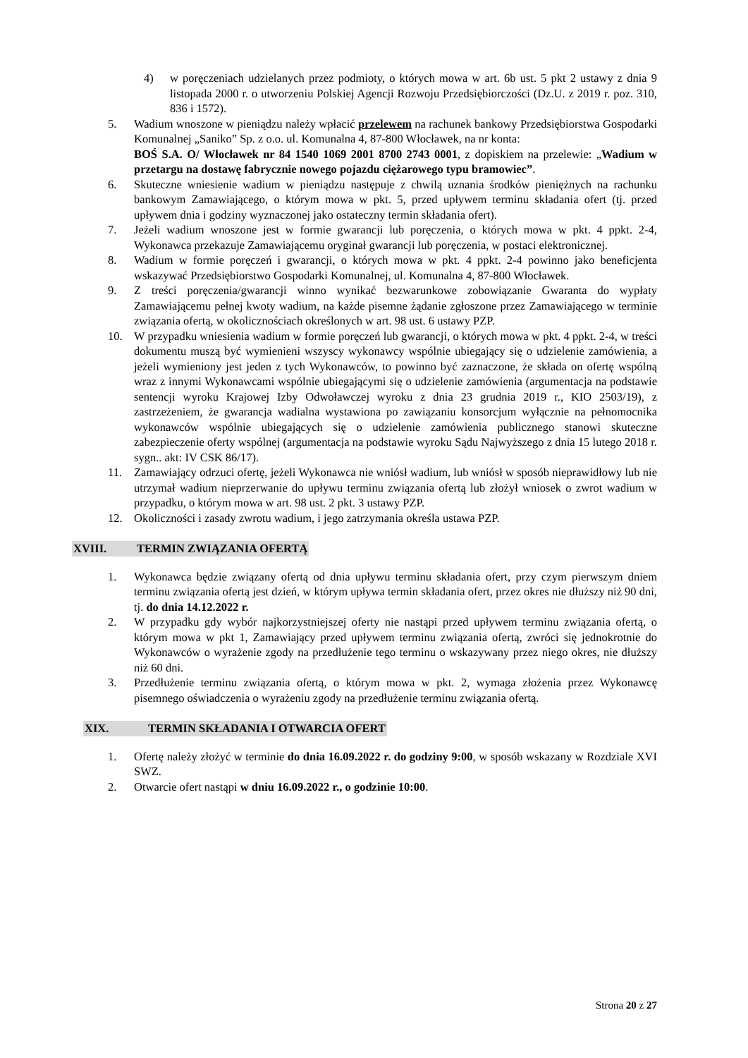4) w poręczeniach udzielanych przez podmioty, o których mowa w art. 6b ust. 5 pkt 2 ustawy z dnia 9 listopada 2000 r. o utworzeniu Polskiej Agencji Rozwoju Przedsiębiorczości (Dz.U. z 2019 r. poz. 310, 836 i 1572).
5. Wadium wnoszone w pieniądzu należy wpłacić przelewem na rachunek bankowy Przedsiębiorstwa Gospodarki Komunalnej „Saniko” Sp. z o.o. ul. Komunalna 4, 87-800 Włocławek, na nr konta:
BOŚ S.A. O/ Włocławek nr 84 1540 1069 2001 8700 2743 0001, z dopiskiem na przelewie: „Wadium w przetargu na dostawę fabrycznie nowego pojazdu ciężarowego typu bramowiec”.
6. Skuteczne wniesienie wadium w pieniądzu następuje z chwilą uznania środków pieniężnych na rachunku bankowym Zamawiającego, o którym mowa w pkt. 5, przed upływem terminu składania ofert (tj. przed upływem dnia i godziny wyznaczonej jako ostateczny termin składania ofert).
7. Jeżeli wadium wnoszone jest w formie gwarancji lub poręczenia, o których mowa w pkt. 4 ppkt. 2-4, Wykonawca przekazuje Zamawiającemu oryginał gwarancji lub poręczenia, w postaci elektronicznej.
8. Wadium w formie poręczeń i gwarancji, o których mowa w pkt. 4 ppkt. 2-4 powinno jako beneficjenta wskazywać Przedsiębiorstwo Gospodarki Komunalnej, ul. Komunalna 4, 87-800 Włocławek.
9. Z treści poręczenia/gwarancji winno wynikać bezwarunkowe zobowiązanie Gwaranta do wypłaty Zamawiającemu pełnej kwoty wadium, na każde pisemne żądanie zgłoszone przez Zamawiającego w terminie związania ofertą, w okolicznościach określonych w art. 98 ust. 6 ustawy PZP.
10. W przypadku wniesienia wadium w formie poręczeń lub gwarancji, o których mowa w pkt. 4 ppkt. 2-4, w treści dokumentu muszą być wymienieni wszyscy wykonawcy wspólnie ubiegający się o udzielenie zamówienia, a jeżeli wymieniony jest jeden z tych Wykonawców, to powinno być zaznaczone, że składa on ofertę wspólną wraz z innymi Wykonawcami wspólnie ubiegającymi się o udzielenie zamówienia (argumentacja na podstawie sentencji wyroku Krajowej Izby Odwoławczej wyroku z dnia 23 grudnia 2019 r., KIO 2503/19), z zastrzeżeniem, że gwarancja wadialna wystawiona po zawiązaniu konsorcjum wyłącznie na pełnomocnika wykonawców wspólnie ubiegających się o udzielenie zamówienia publicznego stanowi skuteczne zabezpieczenie oferty wspólnej (argumentacja na podstawie wyroku Sądu Najwyższego z dnia 15 lutego 2018 r. sygn.. akt: IV CSK 86/17).
11. Zamawiający odrzuci ofertę, jeżeli Wykonawca nie wniósł wadium, lub wniósł w sposób nieprawidłowy lub nie utrzymał wadium nieprzerwanie do upływu terminu związania ofertą lub złożył wniosek o zwrot wadium w przypadku, o którym mowa w art. 98 ust. 2 pkt. 3 ustawy PZP.
12. Okoliczności i zasady zwrotu wadium, i jego zatrzymania określa ustawa PZP.
XVIII. TERMIN ZWIĄZANIA OFERTĄ
1. Wykonawca będzie związany ofertą od dnia upływu terminu składania ofert, przy czym pierwszym dniem terminu związania ofertą jest dzień, w którym upływa termin składania ofert, przez okres nie dłuższy niż 90 dni, tj. do dnia 14.12.2022 r.
2. W przypadku gdy wybór najkorzystniejszej oferty nie nastąpi przed upływem terminu związania ofertą, o którym mowa w pkt 1, Zamawiający przed upływem terminu związania ofertą, zwróci się jednokrotnie do Wykonawców o wyrażenie zgody na przedłużenie tego terminu o wskazywany przez niego okres, nie dłuższy niż 60 dni.
3. Przedłużenie terminu związania ofertą, o którym mowa w pkt. 2, wymaga złożenia przez Wykonawcę pisemnego oświadczenia o wyrażeniu zgody na przedłużenie terminu związania ofertą.
XIX. TERMIN SKŁADANIA I OTWARCIA OFERT
1. Ofertę należy złożyć w terminie do dnia 16.09.2022 r. do godziny 9:00, w sposób wskazany w Rozdziale XVI SWZ.
2. Otwarcie ofert nastąpi w dniu 16.09.2022 r., o godzinie 10:00.
Strona 20 z 27